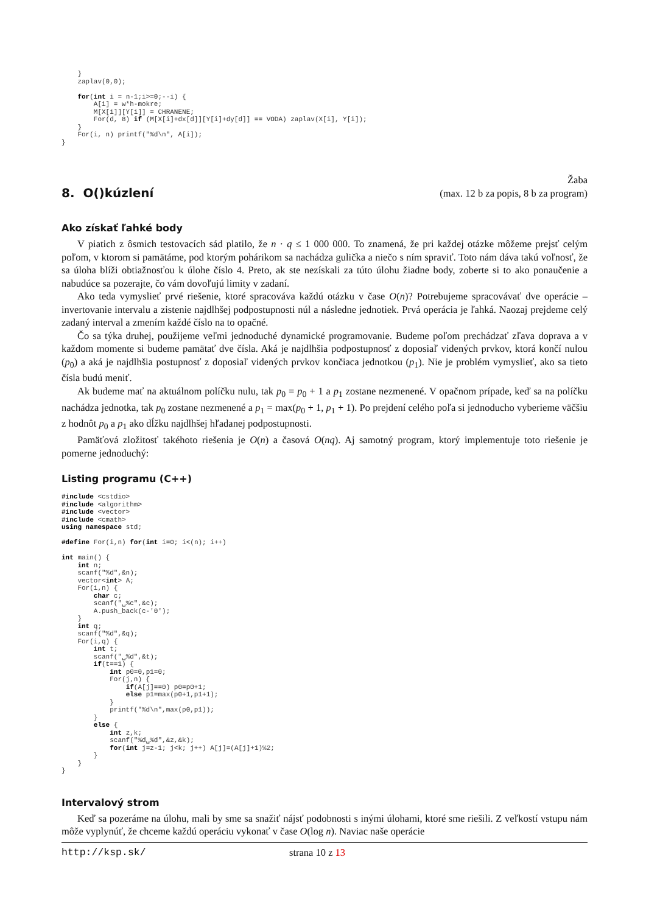}
    zaplav(0,0);

    for(int i = n-1;i>=0;--i) {
        A[i] = w*h-mokre;
        M[X[i]][Y[i]] = CHRANENE;
        For(d, 8) if (M[X[i]+dx[d]][Y[i]+dy[d]] == VODA) zaplav(X[i], Y[i]);
    }
    For(i, n) printf("%d\n", A[i]);
}
8. O()kúzlení
Žaba
(max. 12 b za popis, 8 b za program)
Ako získať ľahké body
V piatich z ôsmich testovacích sád platilo, že n · q ≤ 1 000 000. To znamená, že pri každej otázke môžeme prejsť celým poľom, v ktorom si pamätáme, pod ktorým pohárikom sa nachádza gulička a niečo s ním spraviť. Toto nám dáva takú voľnosť, že sa úloha blíži obtiažnosťou k úlohe číslo 4. Preto, ak ste nezískali za túto úlohu žiadne body, zoberte si to ako ponaučenie a nabudúce sa pozerajte, čo vám dovoľujú limity v zadaní.
Ako teda vymyslieť prvé riešenie, ktoré spracováva každú otázku v čase O(n)? Potrebujeme spracovávať dve operácie – invertovanie intervalu a zistenie najdlhšej podpostupnosti núl a následne jednotiek. Prvá operácia je ľahká. Naozaj prejdeme celý zadaný interval a zmením každé číslo na to opačné.
Čo sa týka druhej, použijeme veľmi jednoduché dynamické programovanie. Budeme poľom prechádzať zľava doprava a v každom momente si budeme pamätať dve čísla. Aká je najdlhšia podpostupnosť z doposiaľ videných prvkov, ktorá končí nulou (p<sub>0</sub>) a aká je najdlhšia postupnosť z doposiaľ videných prvkov končiaca jednotkou (p<sub>1</sub>). Nie je problém vymyslieť, ako sa tieto čísla budú meniť.
Ak budeme mať na aktuálnom políčku nulu, tak p<sub>0</sub> = p<sub>0</sub> + 1 a p<sub>1</sub> zostane nezmenené. V opačnom prípade, keď sa na políčku nachádza jednotka, tak p<sub>0</sub> zostane nezmenené a p<sub>1</sub> = max(p<sub>0</sub> + 1, p<sub>1</sub> + 1). Po prejdení celého poľa si jednoducho vyberieme väčšiu z hodnôt p<sub>0</sub> a p<sub>1</sub> ako dĺžku najdlhšej hľadanej podpostupnosti.
Pamäťová zložitosť takéhoto riešenia je O(n) a časová O(nq). Aj samotný program, ktorý implementuje toto riešenie je pomerne jednoduchý:
Listing programu (C++)
#include <cstdio>
#include <algorithm>
#include <vector>
#include <cmath>
using namespace std;

#define For(i,n) for(int i=0; i<(n); i++)

int main() {
    int n;
    scanf("%d",&n);
    vector<int> A;
    For(i,n) {
        char c;
        scanf("␣%c",&c);
        A.push_back(c-'0');
    }
    int q;
    scanf("%d",&q);
    For(i,q) {
        int t;
        scanf("␣%d",&t);
        if(t==1) {
            int p0=0,p1=0;
            For(j,n) {
                if(A[j]==0) p0=p0+1;
                else p1=max(p0+1,p1+1);
            }
            printf("%d\n",max(p0,p1));
        }
        else {
            int z,k;
            scanf("%d␣%d",&z,&k);
            for(int j=z-1; j<k; j++) A[j]=(A[j]+1)%2;
        }
    }
}
Intervalový strom
Keď sa pozeráme na úlohu, mali by sme sa snažiť nájsť podobnosti s inými úlohami, ktoré sme riešili. Z veľkostí vstupu nám môže vyplynúť, že chceme každú operáciu vykonať v čase O(log n). Naviac naše operácie
http://ksp.sk/ strana 10 z 13